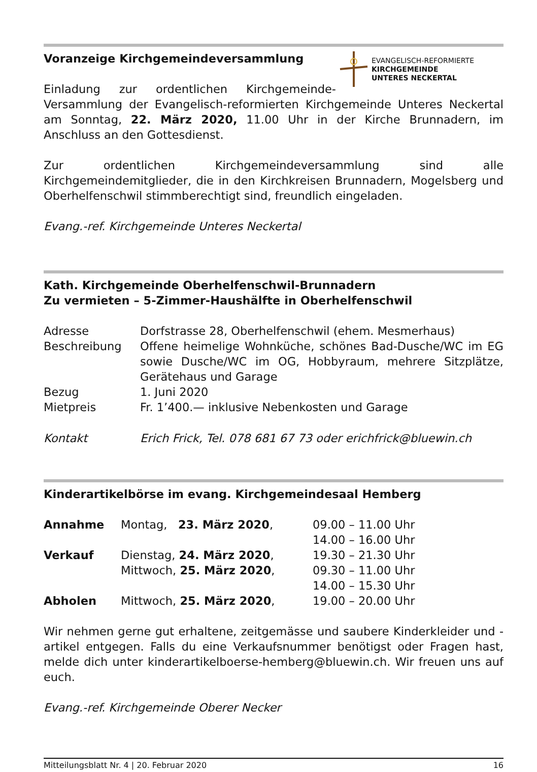EVANGELISCH-REFORMIERTE
KIRCHGEMEINDE
UNTERES NECKERTAL
Voranzeige Kirchgemeindeversammlung
Einladung zur ordentlichen Kirchgemeinde-Versammlung der Evangelisch-reformierten Kirchgemeinde Unteres Neckertal am Sonntag, 22. März 2020, 11.00 Uhr in der Kirche Brunnadern, im Anschluss an den Gottesdienst.
Zur ordentlichen Kirchgemeindeversammlung sind alle Kirchgemeindemitglieder, die in den Kirchkreisen Brunnadern, Mogelsberg und Oberhelfenschwil stimmberechtigt sind, freundlich eingeladen.
Evang.-ref. Kirchgemeinde Unteres Neckertal
Kath. Kirchgemeinde Oberhelfenschwil-Brunnadern
Zu vermieten – 5-Zimmer-Haushälfte in Oberhelfenschwil
| Adresse | Dorfstrasse 28, Oberhelfenschwil (ehem. Mesmerhaus) |
| Beschreibung | Offene heimelige Wohnküche, schönes Bad-Dusche/WC im EG sowie Dusche/WC im OG, Hobbyraum, mehrere Sitzplätze, Gerätehaus und Garage |
| Bezug | 1. Juni 2020 |
| Mietpreis | Fr. 1’400.— inklusive Nebenkosten und Garage |
| Kontakt | Erich Frick, Tel. 078 681 67 73 oder erichfrick@bluewin.ch |
Kinderartikelbörse im evang. Kirchgemeindesaal Hemberg
| Annahme | Montag, 23. März 2020 , | 09.00 – 11.00 Uhr |
| | | 14.00 – 16.00 Uhr |
| Verkauf | Dienstag, 24. März 2020 , | 19.30 – 21.30 Uhr |
| | Mittwoch, 25. März 2020 , | 09.30 – 11.00 Uhr |
| | | 14.00 – 15.30 Uhr |
| Abholen | Mittwoch, 25. März 2020 , | 19.00 – 20.00 Uhr |
Wir nehmen gerne gut erhaltene, zeitgemässe und saubere Kinderkleider und -artikel entgegen. Falls du eine Verkaufsnummer benötigst oder Fragen hast, melde dich unter kinderartikelboerse-hemberg@bluewin.ch. Wir freuen uns auf euch.
Evang.-ref. Kirchgemeinde Oberer Necker
Mitteilungsblatt Nr. 4 | 20. Februar 2020 16